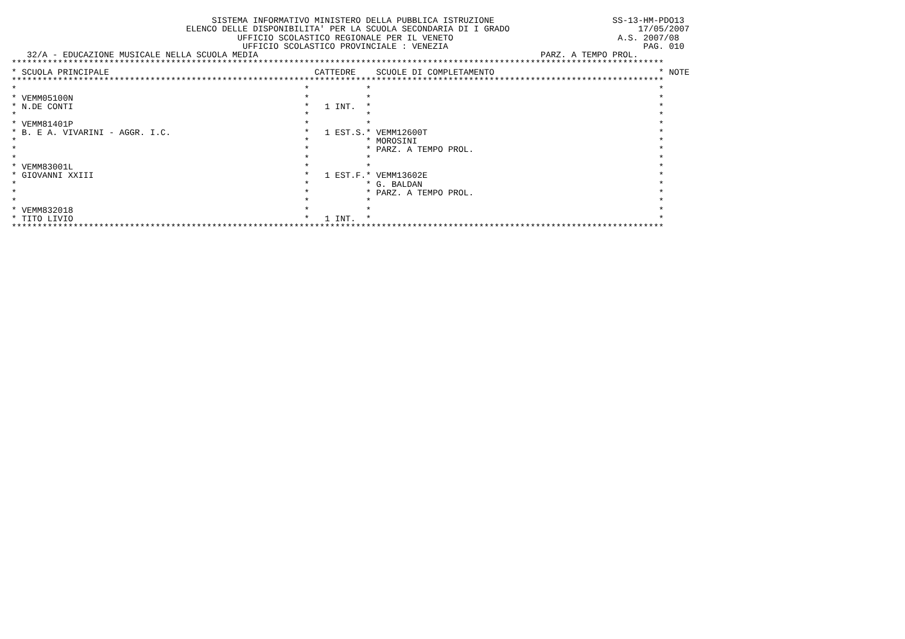SISTEMA INFORMATIVO MINISTERO DELLA PUBBLICA ISTRUZIONE                       SS-13-HM-PDO13
                                  ELENCO DELLE DISPONIBILITA' PER LA SCUOLA SECONDARIA DI I GRADO                         17/05/2007
                                            UFFICIO SCOLASTICO REGIONALE PER IL VENETO                                A.S. 2007/08
                                             UFFICIO SCOLASTICO PROVINCIALE : VENEZIA                                      PAG. 010
   32/A - EDUCAZIONE MUSICALE NELLA SCUOLA MEDIA                                                       PARZ. A TEMPO PROL.
*******************************************************************************************************************************
* SCUOLA PRINCIPALE                                        CATTEDRE    SCUOLE DI COMPLETAMENTO                                * NOTE
*******************************************************************************************************************************
*                                                        *           *                                                        *
* VEMM05100N                                             *           *                                                        *
* N.DE CONTI                                             *   1 INT.  *                                                        *
*                                                        *           *                                                        *
* VEMM81401P                                             *           *                                                        *
* B. E A. VIVARINI - AGGR. I.C.                          *   1 EST.S.* VEMM12600T                                             *
*                                                        *           * MOROSINI                                               *
*                                                        *           * PARZ. A TEMPO PROL.                                    *
*                                                        *           *                                                        *
* VEMM83001L                                             *           *                                                        *
* GIOVANNI XXIII                                         *   1 EST.F.* VEMM13602E                                             *
*                                                        *           * G. BALDAN                                              *
*                                                        *           * PARZ. A TEMPO PROL.                                    *
*                                                        *           *                                                        *
* VEMM832018                                             *           *                                                        *
* TITO LIVIO                                             *   1 INT.  *                                                        *
*******************************************************************************************************************************